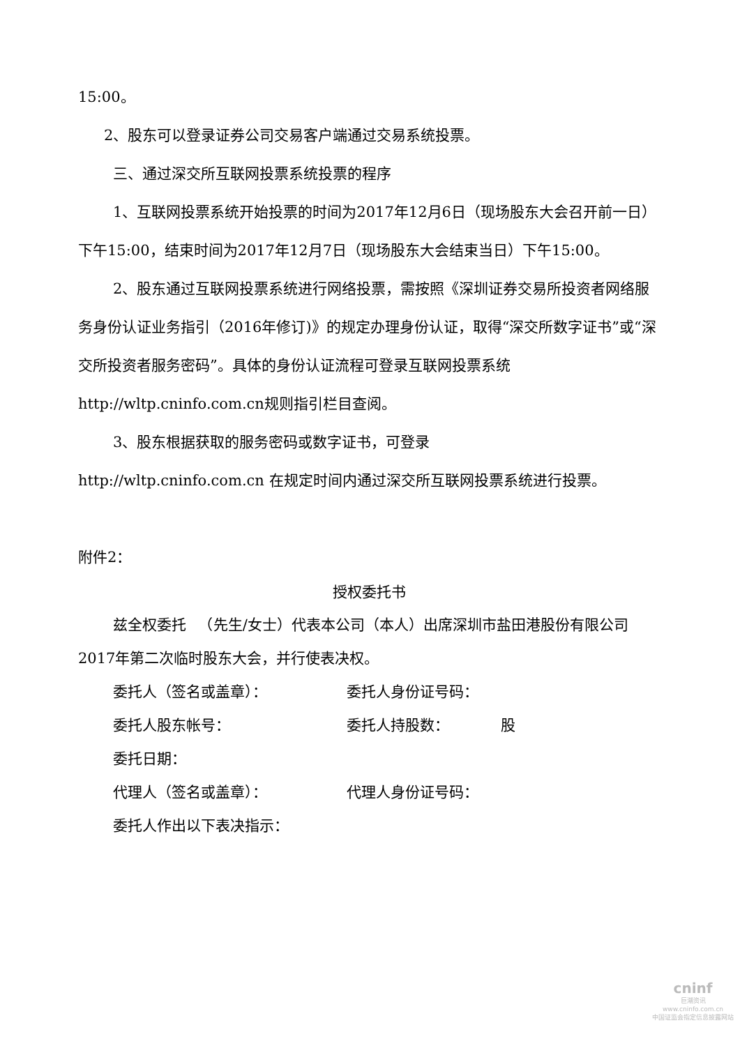15:00。
2、股东可以登录证券公司交易客户端通过交易系统投票。
三、通过深交所互联网投票系统投票的程序
1、互联网投票系统开始投票的时间为2017年12月6日（现场股东大会召开前一日）下午15:00，结束时间为2017年12月7日（现场股东大会结束当日）下午15:00。
2、股东通过互联网投票系统进行网络投票，需按照《深圳证券交易所投资者网络服务身份认证业务指引（2016年修订)》的规定办理身份认证，取得“深交所数字证书”或“深交所投资者服务密码”。具体的身份认证流程可登录互联网投票系统http://wltp.cninfo.com.cn规则指引栏目查阅。
3、股东根据获取的服务密码或数字证书，可登录
http://wltp.cninfo.com.cn 在规定时间内通过深交所互联网投票系统进行投票。
附件2：
授权委托书
兹全权委托 　（先生/女士）代表本公司（本人）出席深圳市盐田港股份有限公司2017年第二次临时股东大会，并行使表决权。
委托人（签名或盖章）： 委托人身份证号码：
委托人股东帐号： 委托人持股数：　　　　股
委托日期：
代理人（签名或盖章）： 代理人身份证号码：
委托人作出以下表决指示：
cninf
巨潮资讯
www.cninfo.com.cn
中国证监会指定信息披露网站